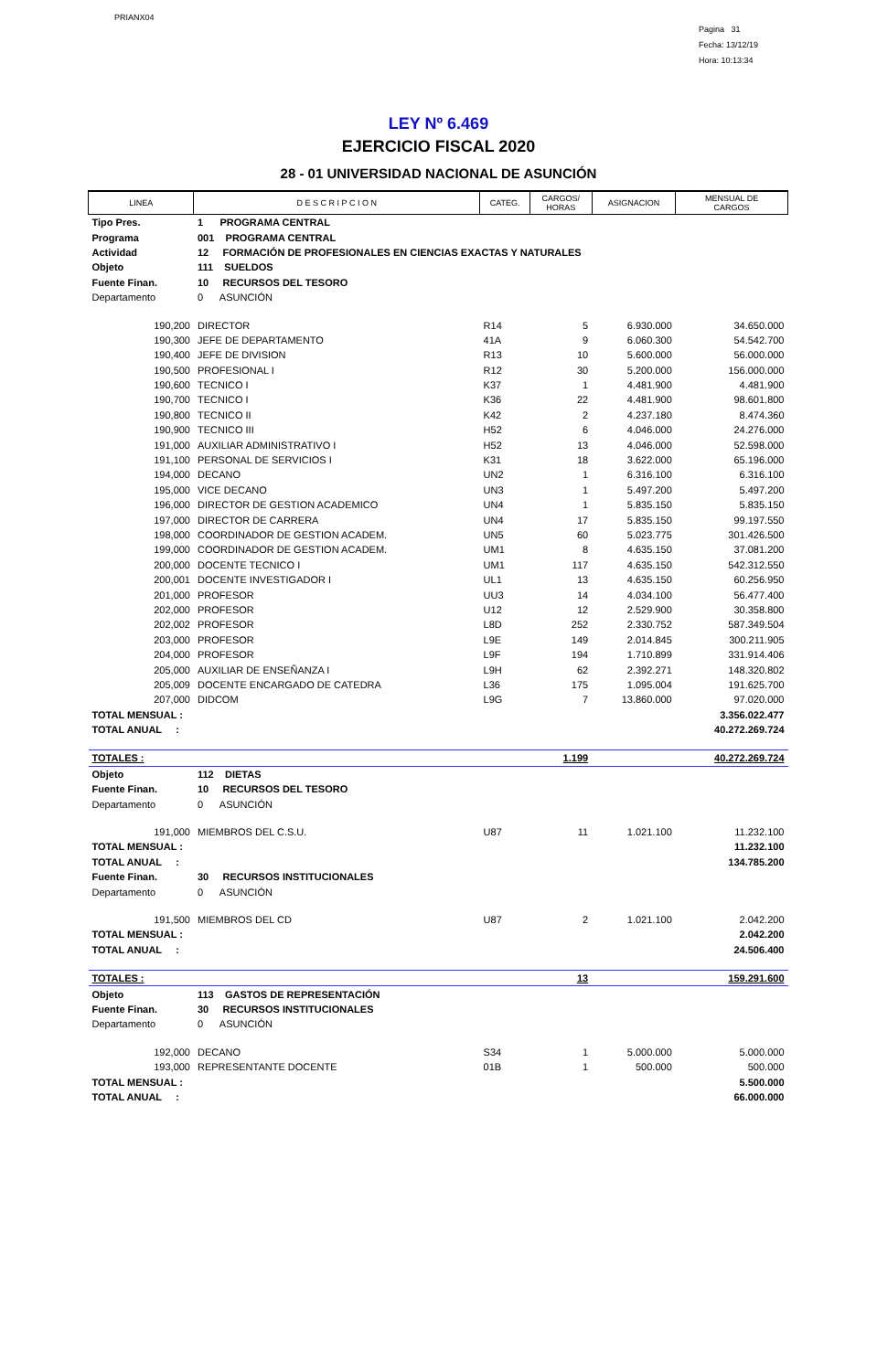PRIANX04
Pagina 31
Fecha: 13/12/19
Hora: 10:13:34
LEY Nº 6.469
EJERCICIO FISCAL 2020
28 - 01 UNIVERSIDAD NACIONAL DE ASUNCIÓN
| LINEA | D E S C R I P C I O N | CATEG. | CARGOS/ HORAS | ASIGNACION | MENSUAL DE CARGOS |
| --- | --- | --- | --- | --- | --- |
| Tipo Pres. | 1 PROGRAMA CENTRAL | | | | |
| Programa | 001 PROGRAMA CENTRAL | | | | |
| Actividad | 12 FORMACIÓN DE PROFESIONALES EN CIENCIAS EXACTAS Y NATURALES | | | | |
| Objeto | 111 SUELDOS | | | | |
| Fuente Finan. | 10 RECURSOS DEL TESORO | | | | |
| Departamento | 0 ASUNCIÓN | | | | |
| 190,200 | DIRECTOR | R14 | 5 | 6.930.000 | 34.650.000 |
| 190,300 | JEFE DE DEPARTAMENTO | 41A | 9 | 6.060.300 | 54.542.700 |
| 190,400 | JEFE DE DIVISION | R13 | 10 | 5.600.000 | 56.000.000 |
| 190,500 | PROFESIONAL I | R12 | 30 | 5.200.000 | 156.000.000 |
| 190,600 | TECNICO I | K37 | 1 | 4.481.900 | 4.481.900 |
| 190,700 | TECNICO I | K36 | 22 | 4.481.900 | 98.601.800 |
| 190,800 | TECNICO II | K42 | 2 | 4.237.180 | 8.474.360 |
| 190,900 | TECNICO III | H52 | 6 | 4.046.000 | 24.276.000 |
| 191,000 | AUXILIAR ADMINISTRATIVO I | H52 | 13 | 4.046.000 | 52.598.000 |
| 191,100 | PERSONAL DE SERVICIOS I | K31 | 18 | 3.622.000 | 65.196.000 |
| 194,000 | DECANO | UN2 | 1 | 6.316.100 | 6.316.100 |
| 195,000 | VICE DECANO | UN3 | 1 | 5.497.200 | 5.497.200 |
| 196,000 | DIRECTOR DE GESTION ACADEMICO | UN4 | 1 | 5.835.150 | 5.835.150 |
| 197,000 | DIRECTOR DE CARRERA | UN4 | 17 | 5.835.150 | 99.197.550 |
| 198,000 | COORDINADOR DE GESTION ACADEM. | UN5 | 60 | 5.023.775 | 301.426.500 |
| 199,000 | COORDINADOR DE GESTION ACADEM. | UM1 | 8 | 4.635.150 | 37.081.200 |
| 200,000 | DOCENTE TECNICO I | UM1 | 117 | 4.635.150 | 542.312.550 |
| 200,001 | DOCENTE INVESTIGADOR I | UL1 | 13 | 4.635.150 | 60.256.950 |
| 201,000 | PROFESOR | UU3 | 14 | 4.034.100 | 56.477.400 |
| 202,000 | PROFESOR | U12 | 12 | 2.529.900 | 30.358.800 |
| 202,002 | PROFESOR | L8D | 252 | 2.330.752 | 587.349.504 |
| 203,000 | PROFESOR | L9E | 149 | 2.014.845 | 300.211.905 |
| 204,000 | PROFESOR | L9F | 194 | 1.710.899 | 331.914.406 |
| 205,000 | AUXILIAR DE ENSEÑANZA I | L9H | 62 | 2.392.271 | 148.320.802 |
| 205,009 | DOCENTE ENCARGADO DE CATEDRA | L36 | 175 | 1.095.004 | 191.625.700 |
| 207,000 | DIDCOM | L9G | 7 | 13.860.000 | 97.020.000 |
| TOTAL MENSUAL : | | | | | 3.356.022.477 |
| TOTAL ANUAL : | | | | | 40.272.269.724 |
| TOTALES : | | | 1.199 | | 40.272.269.724 |
| Objeto | 112 DIETAS | | | | |
| Fuente Finan. | 10 RECURSOS DEL TESORO | | | | |
| Departamento | 0 ASUNCIÓN | | | | |
| 191,000 | MIEMBROS DEL C.S.U. | U87 | 11 | 1.021.100 | 11.232.100 |
| TOTAL MENSUAL : | | | | | 11.232.100 |
| TOTAL ANUAL : | | | | | 134.785.200 |
| Fuente Finan. | 30 RECURSOS INSTITUCIONALES | | | | |
| Departamento | 0 ASUNCIÓN | | | | |
| 191,500 | MIEMBROS DEL CD | U87 | 2 | 1.021.100 | 2.042.200 |
| TOTAL MENSUAL : | | | | | 2.042.200 |
| TOTAL ANUAL : | | | | | 24.506.400 |
| TOTALES : | | | 13 | | 159.291.600 |
| Objeto | 113 GASTOS DE REPRESENTACIÓN | | | | |
| Fuente Finan. | 30 RECURSOS INSTITUCIONALES | | | | |
| Departamento | 0 ASUNCIÓN | | | | |
| 192,000 | DECANO | S34 | 1 | 5.000.000 | 5.000.000 |
| 193,000 | REPRESENTANTE DOCENTE | 01B | 1 | 500.000 | 500.000 |
| TOTAL MENSUAL : | | | | | 5.500.000 |
| TOTAL ANUAL : | | | | | 66.000.000 |